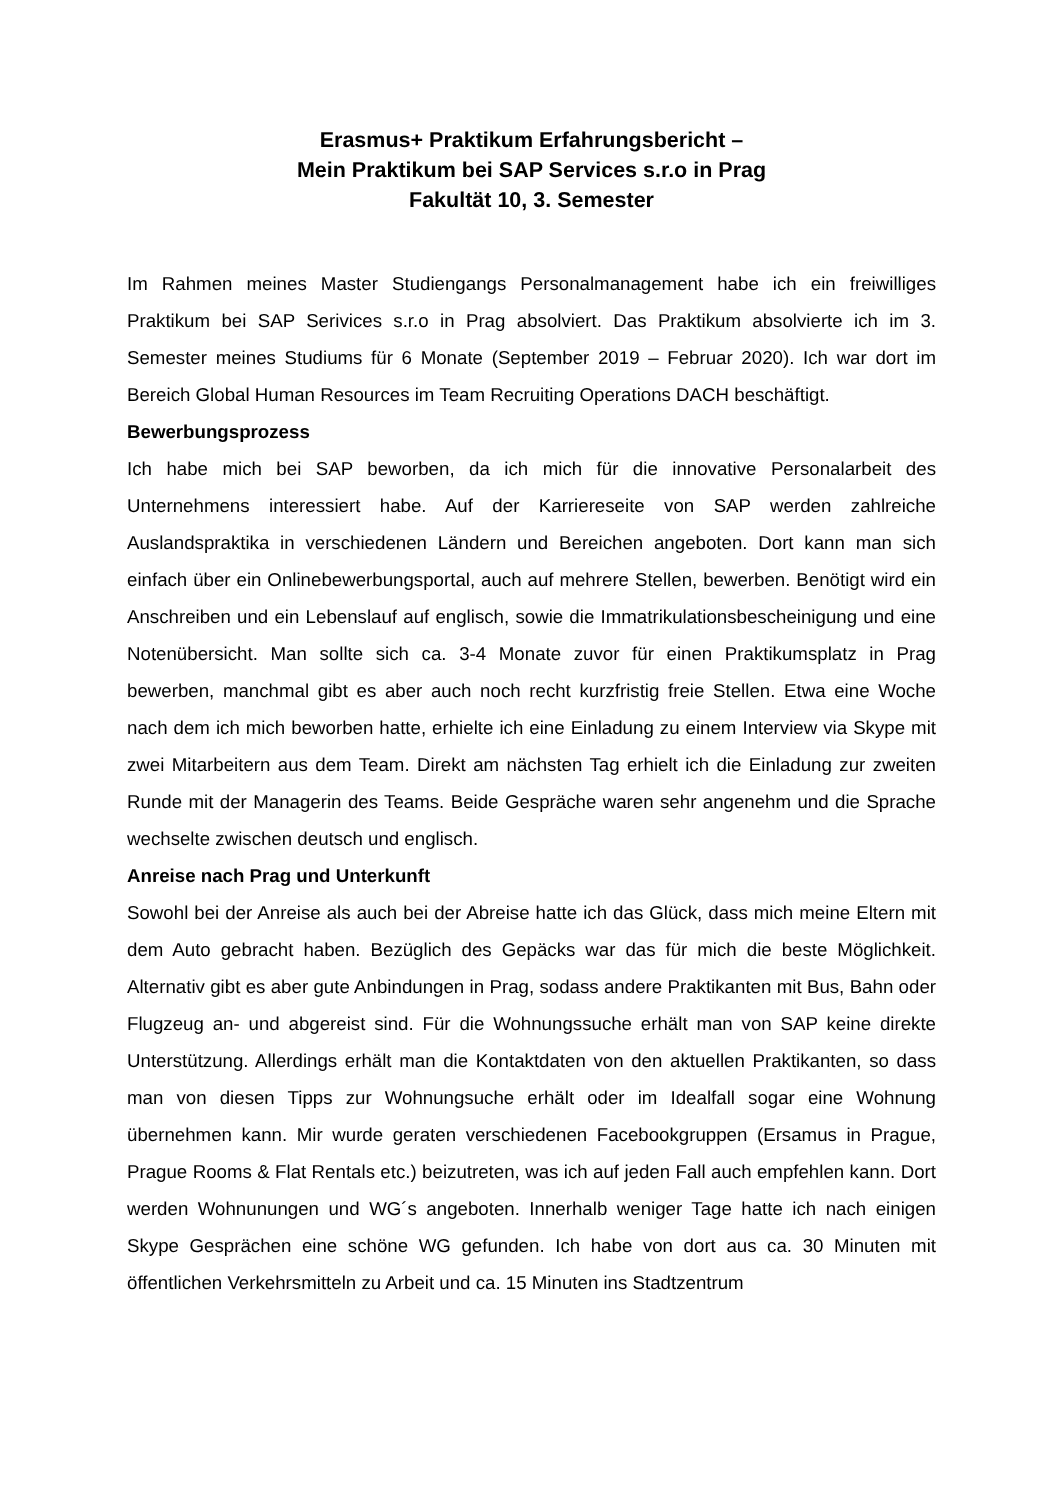Erasmus+ Praktikum Erfahrungsbericht –
Mein Praktikum bei SAP Services s.r.o in Prag
Fakultät 10, 3. Semester
Im Rahmen meines Master Studiengangs Personalmanagement habe ich ein freiwilliges Praktikum bei SAP Serivices s.r.o in Prag absolviert. Das Praktikum absolvierte ich im 3. Semester meines Studiums für 6 Monate (September 2019 – Februar 2020). Ich war dort im Bereich Global Human Resources im Team Recruiting Operations DACH beschäftigt.
Bewerbungsprozess
Ich habe mich bei SAP beworben, da ich mich für die innovative Personalarbeit des Unternehmens interessiert habe. Auf der Karriereseite von SAP werden zahlreiche Auslandspraktika in verschiedenen Ländern und Bereichen angeboten. Dort kann man sich einfach über ein Onlinebewerbungsportal, auch auf mehrere Stellen, bewerben. Benötigt wird ein Anschreiben und ein Lebenslauf auf englisch, sowie die Immatrikulationsbescheinigung und eine Notenübersicht. Man sollte sich ca. 3-4 Monate zuvor für einen Praktikumsplatz in Prag bewerben, manchmal gibt es aber auch noch recht kurzfristig freie Stellen. Etwa eine Woche nach dem ich mich beworben hatte, erhielte ich eine Einladung zu einem Interview via Skype mit zwei Mitarbeitern aus dem Team. Direkt am nächsten Tag erhielt ich die Einladung zur zweiten Runde mit der Managerin des Teams. Beide Gespräche waren sehr angenehm und die Sprache wechselte zwischen deutsch und englisch.
Anreise nach Prag und Unterkunft
Sowohl bei der Anreise als auch bei der Abreise hatte ich das Glück, dass mich meine Eltern mit dem Auto gebracht haben. Bezüglich des Gepäcks war das für mich die beste Möglichkeit. Alternativ gibt es aber gute Anbindungen in Prag, sodass andere Praktikanten mit Bus, Bahn oder Flugzeug an- und abgereist sind. Für die Wohnungssuche erhält man von SAP keine direkte Unterstützung. Allerdings erhält man die Kontaktdaten von den aktuellen Praktikanten, so dass man von diesen Tipps zur Wohnungsuche erhält oder im Idealfall sogar eine Wohnung übernehmen kann. Mir wurde geraten verschiedenen Facebookgruppen (Ersamus in Prague, Prague Rooms & Flat Rentals etc.) beizutreten, was ich auf jeden Fall auch empfehlen kann. Dort werden Wohnunungen und WG´s angeboten. Innerhalb weniger Tage hatte ich nach einigen Skype Gesprächen eine schöne WG gefunden. Ich habe von dort aus ca. 30 Minuten mit öffentlichen Verkehrsmitteln zu Arbeit und ca. 15 Minuten ins Stadtzentrum